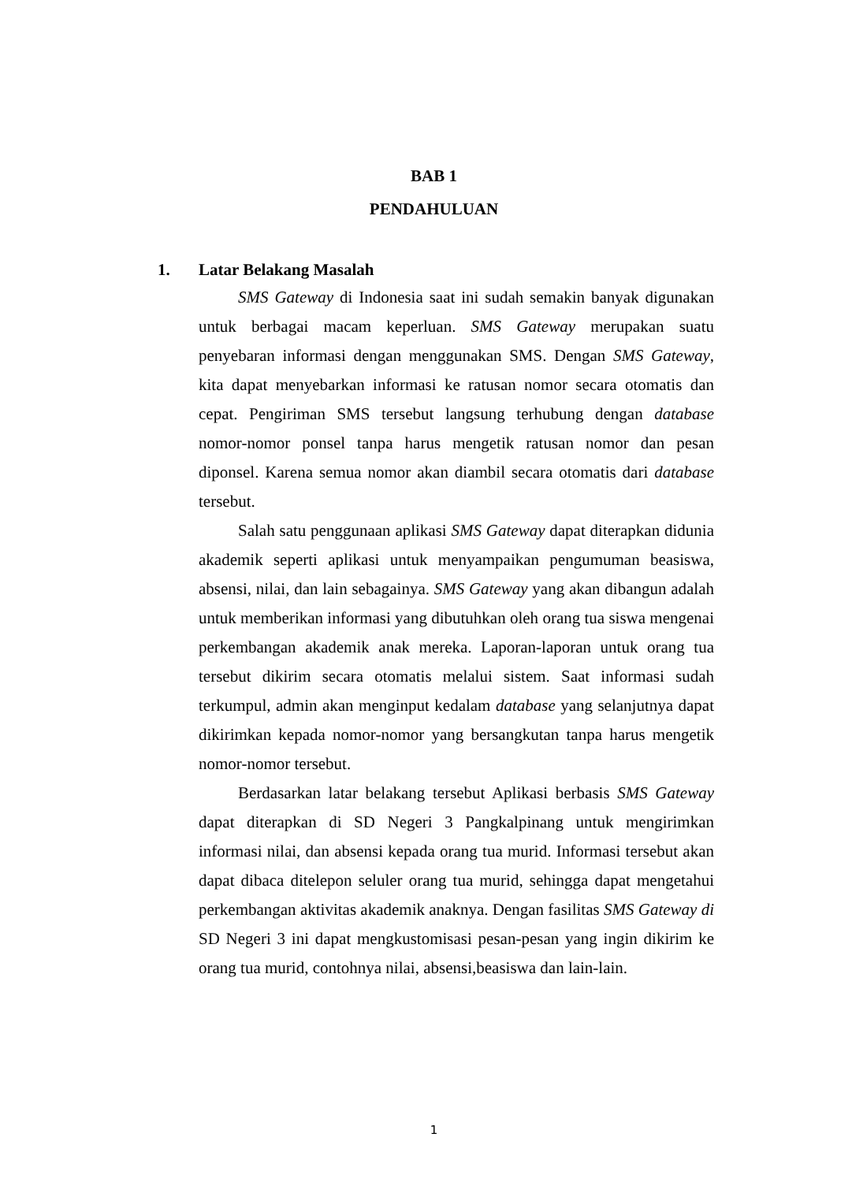BAB 1
PENDAHULUAN
1. Latar Belakang Masalah
SMS Gateway di Indonesia saat ini sudah semakin banyak digunakan untuk berbagai macam keperluan. SMS Gateway merupakan suatu penyebaran informasi dengan menggunakan SMS. Dengan SMS Gateway, kita dapat menyebarkan informasi ke ratusan nomor secara otomatis dan cepat. Pengiriman SMS tersebut langsung terhubung dengan database nomor-nomor ponsel tanpa harus mengetik ratusan nomor dan pesan diponsel. Karena semua nomor akan diambil secara otomatis dari database tersebut.
Salah satu penggunaan aplikasi SMS Gateway dapat diterapkan didunia akademik seperti aplikasi untuk menyampaikan pengumuman beasiswa, absensi, nilai, dan lain sebagainya. SMS Gateway yang akan dibangun adalah untuk memberikan informasi yang dibutuhkan oleh orang tua siswa mengenai perkembangan akademik anak mereka. Laporan-laporan untuk orang tua tersebut dikirim secara otomatis melalui sistem. Saat informasi sudah terkumpul, admin akan menginput kedalam database yang selanjutnya dapat dikirimkan kepada nomor-nomor yang bersangkutan tanpa harus mengetik nomor-nomor tersebut.
Berdasarkan latar belakang tersebut Aplikasi berbasis SMS Gateway dapat diterapkan di SD Negeri 3 Pangkalpinang untuk mengirimkan informasi nilai, dan absensi kepada orang tua murid. Informasi tersebut akan dapat dibaca ditelepon seluler orang tua murid, sehingga dapat mengetahui perkembangan aktivitas akademik anaknya. Dengan fasilitas SMS Gateway di SD Negeri 3 ini dapat mengkustomisasi pesan-pesan yang ingin dikirim ke orang tua murid, contohnya nilai, absensi,beasiswa dan lain-lain.
1